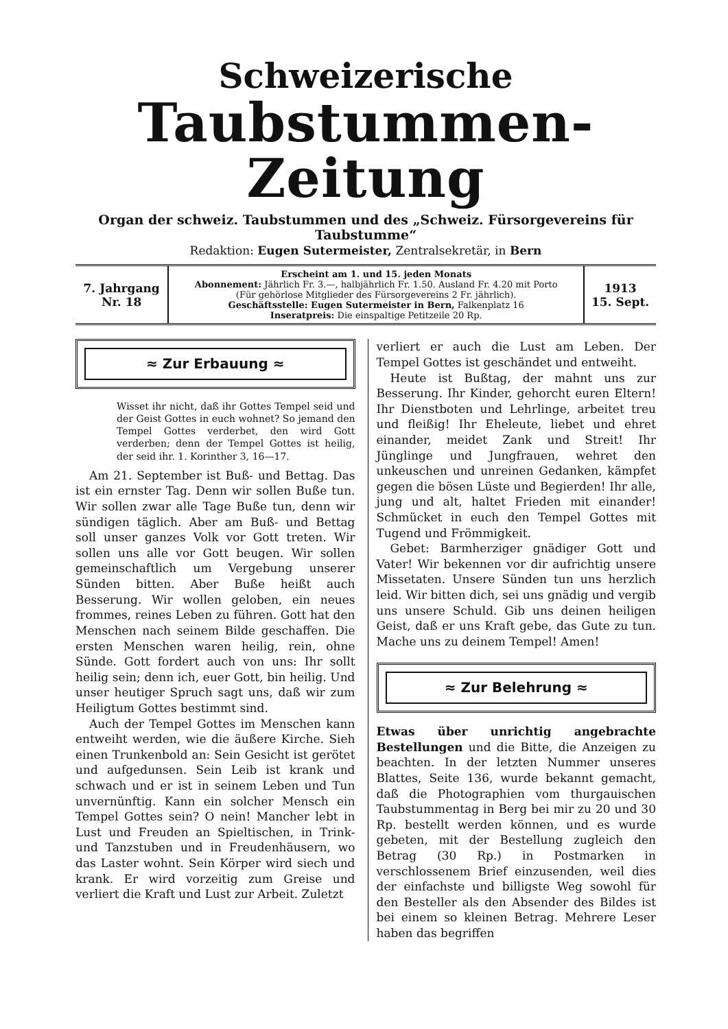Schweizerische
Taubstummen-Zeitung
Organ der schweiz. Taubstummen und des „Schweiz. Fürsorgevereins für Taubstumme“
Redaktion: Eugen Sutermeister, Zentralsekretär, in Bern
| 7. Jahrgang Nr. 18 | Erscheint am 1. und 15. jeden Monats Abonnement: Jährlich Fr. 3.—, halbjährlich Fr. 1.50. Ausland Fr. 4.20 mit Porto (Für gehörlose Mitglieder des Fürsorgevereins 2 Fr. jährlich). Geschäftsstelle: Eugen Sutermeister in Bern, Falkenplatz 16 Inseratpreis: Die einspaltige Petitzeile 20 Rp. | 1913 15. Sept. |
≈ Zur Erbauung ≈
Wisset ihr nicht, daß ihr Gottes Tempel seid und der Geist Gottes in euch wohnet? So jemand den Tempel Gottes verderbet, den wird Gott verderben; denn der Tempel Gottes ist heilig, der seid ihr. 1. Korinther 3, 16—17.
Am 21. September ist Buß- und Bettag. Das ist ein ernster Tag. Denn wir sollen Buße tun. Wir sollen zwar alle Tage Buße tun, denn wir sündigen täglich. Aber am Buß- und Bettag soll unser ganzes Volk vor Gott treten. Wir sollen uns alle vor Gott beugen. Wir sollen gemeinschaftlich um Vergebung unserer Sünden bitten. Aber Buße heißt auch Besserung. Wir wollen geloben, ein neues frommes, reines Leben zu führen. Gott hat den Menschen nach seinem Bilde geschaffen. Die ersten Menschen waren heilig, rein, ohne Sünde. Gott fordert auch von uns: Ihr sollt heilig sein; denn ich, euer Gott, bin heilig. Und unser heutiger Spruch sagt uns, daß wir zum Heiligtum Gottes bestimmt sind.
Auch der Tempel Gottes im Menschen kann entweiht werden, wie die äußere Kirche. Sieh einen Trunkenbold an: Sein Gesicht ist gerötet und aufgedunsen. Sein Leib ist krank und schwach und er ist in seinem Leben und Tun unvernünftig. Kann ein solcher Mensch ein Tempel Gottes sein? O nein! Mancher lebt in Lust und Freuden an Spieltischen, in Trink- und Tanzstuben und in Freudenhäusern, wo das Laster wohnt. Sein Körper wird siech und krank. Er wird vorzeitig zum Greise und verliert die Kraft und Lust zur Arbeit. Zuletzt
verliert er auch die Lust am Leben. Der Tempel Gottes ist geschändet und entweiht.
Heute ist Bußtag, der mahnt uns zur Besserung. Ihr Kinder, gehorcht euren Eltern! Ihr Dienstboten und Lehrlinge, arbeitet treu und fleißig! Ihr Eheleute, liebet und ehret einander, meidet Zank und Streit! Ihr Jünglinge und Jungfrauen, wehret den unkeuschen und unreinen Gedanken, kämpfet gegen die bösen Lüste und Begierden! Ihr alle, jung und alt, haltet Frieden mit einander! Schmücket in euch den Tempel Gottes mit Tugend und Frömmigkeit.
Gebet: Barmherziger gnädiger Gott und Vater! Wir bekennen vor dir aufrichtig unsere Missetaten. Unsere Sünden tun uns herzlich leid. Wir bitten dich, sei uns gnädig und vergib uns unsere Schuld. Gib uns deinen heiligen Geist, daß er uns Kraft gebe, das Gute zu tun. Mache uns zu deinem Tempel! Amen!
≈ Zur Belehrung ≈
Etwas über unrichtig angebrachte Bestellungen und die Bitte, die Anzeigen zu beachten. In der letzten Nummer unseres Blattes, Seite 136, wurde bekannt gemacht, daß die Photographien vom thurgauischen Taubstummentag in Berg bei mir zu 20 und 30 Rp. bestellt werden können, und es wurde gebeten, mit der Bestellung zugleich den Betrag (30 Rp.) in Postmarken in verschlossenem Brief einzusenden, weil dies der einfachste und billigste Weg sowohl für den Besteller als den Absender des Bildes ist bei einem so kleinen Betrag. Mehrere Leser haben das begriffen